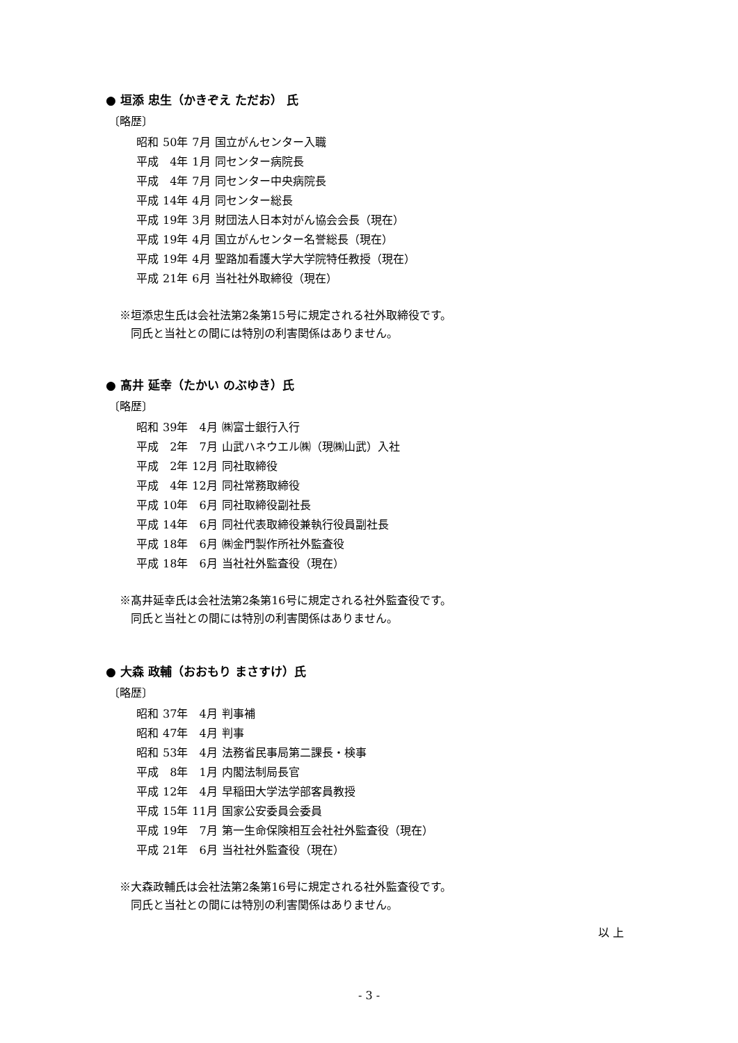● 垣添 忠生（かきぞえ ただお） 氏
〔略歴〕
| 昭和 | 50年 | 7月 | 国立がんセンター入職 |
| 平成 | 4年 | 1月 | 同センター病院長 |
| 平成 | 4年 | 7月 | 同センター中央病院長 |
| 平成 | 14年 | 4月 | 同センター総長 |
| 平成 | 19年 | 3月 | 財団法人日本対がん協会会長（現在） |
| 平成 | 19年 | 4月 | 国立がんセンター名誉総長（現在） |
| 平成 | 19年 | 4月 | 聖路加看護大学大学院特任教授（現在） |
| 平成 | 21年 | 6月 | 当社社外取締役（現在） |
※垣添忠生氏は会社法第2条第15号に規定される社外取締役です。
　同氏と当社との間には特別の利害関係はありません。
● 髙井 延幸（たかい のぶゆき）氏
〔略歴〕
| 昭和 | 39年 | 4月 | ㈱富士銀行入行 |
| 平成 | 2年 | 7月 | 山武ハネウエル㈱（現㈱山武）入社 |
| 平成 | 2年 | 12月 | 同社取締役 |
| 平成 | 4年 | 12月 | 同社常務取締役 |
| 平成 | 10年 | 6月 | 同社取締役副社長 |
| 平成 | 14年 | 6月 | 同社代表取締役兼執行役員副社長 |
| 平成 | 18年 | 6月 | ㈱金門製作所社外監査役 |
| 平成 | 18年 | 6月 | 当社社外監査役（現在） |
※髙井延幸氏は会社法第2条第16号に規定される社外監査役です。
　同氏と当社との間には特別の利害関係はありません。
● 大森 政輔（おおもり まさすけ）氏
〔略歴〕
| 昭和 | 37年 | 4月 | 判事補 |
| 昭和 | 47年 | 4月 | 判事 |
| 昭和 | 53年 | 4月 | 法務省民事局第二課長・検事 |
| 平成 | 8年 | 1月 | 内閣法制局長官 |
| 平成 | 12年 | 4月 | 早稲田大学法学部客員教授 |
| 平成 | 15年 | 11月 | 国家公安委員会委員 |
| 平成 | 19年 | 7月 | 第一生命保険相互会社社外監査役（現在） |
| 平成 | 21年 | 6月 | 当社社外監査役（現在） |
※大森政輔氏は会社法第2条第16号に規定される社外監査役です。
　同氏と当社との間には特別の利害関係はありません。
以 上
- 3 -